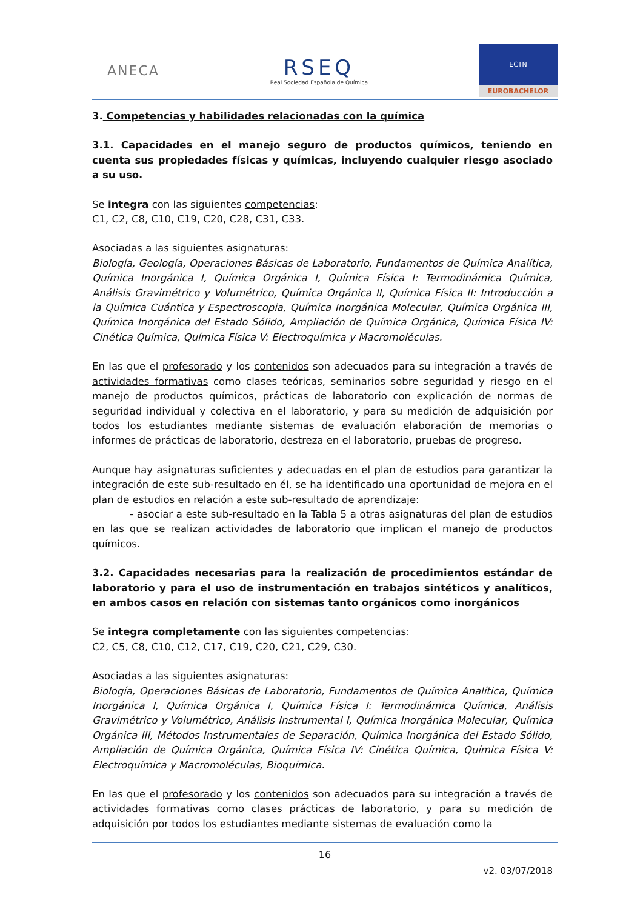ANECA
RSEQ
Real Sociedad Española de Química
ECTN
EUROBACHELOR
3. Competencias y habilidades relacionadas con la química
3.1. Capacidades en el manejo seguro de productos químicos, teniendo en cuenta sus propiedades físicas y químicas, incluyendo cualquier riesgo asociado a su uso.
Se integra con las siguientes competencias:
C1, C2, C8, C10, C19, C20, C28, C31, C33.
Asociadas a las siguientes asignaturas:
Biología, Geología, Operaciones Básicas de Laboratorio, Fundamentos de Química Analítica, Química Inorgánica I, Química Orgánica I, Química Física I: Termodinámica Química, Análisis Gravimétrico y Volumétrico, Química Orgánica II, Química Física II: Introducción a la Química Cuántica y Espectroscopia, Química Inorgánica Molecular, Química Orgánica III, Química Inorgánica del Estado Sólido, Ampliación de Química Orgánica, Química Física IV: Cinética Química, Química Física V: Electroquímica y Macromoléculas.
En las que el profesorado y los contenidos son adecuados para su integración a través de actividades formativas como clases teóricas, seminarios sobre seguridad y riesgo en el manejo de productos químicos, prácticas de laboratorio con explicación de normas de seguridad individual y colectiva en el laboratorio, y para su medición de adquisición por todos los estudiantes mediante sistemas de evaluación elaboración de memorias o informes de prácticas de laboratorio, destreza en el laboratorio, pruebas de progreso.
Aunque hay asignaturas suficientes y adecuadas en el plan de estudios para garantizar la integración de este sub-resultado en él, se ha identificado una oportunidad de mejora en el plan de estudios en relación a este sub-resultado de aprendizaje:
- asociar a este sub-resultado en la Tabla 5 a otras asignaturas del plan de estudios en las que se realizan actividades de laboratorio que implican el manejo de productos químicos.
3.2. Capacidades necesarias para la realización de procedimientos estándar de laboratorio y para el uso de instrumentación en trabajos sintéticos y analíticos, en ambos casos en relación con sistemas tanto orgánicos como inorgánicos
Se integra completamente con las siguientes competencias:
C2, C5, C8, C10, C12, C17, C19, C20, C21, C29, C30.
Asociadas a las siguientes asignaturas:
Biología, Operaciones Básicas de Laboratorio, Fundamentos de Química Analítica, Química Inorgánica I, Química Orgánica I, Química Física I: Termodinámica Química, Análisis Gravimétrico y Volumétrico, Análisis Instrumental I, Química Inorgánica Molecular, Química Orgánica III, Métodos Instrumentales de Separación, Química Inorgánica del Estado Sólido, Ampliación de Química Orgánica, Química Física IV: Cinética Química, Química Física V: Electroquímica y Macromoléculas, Bioquímica.
En las que el profesorado y los contenidos son adecuados para su integración a través de actividades formativas como clases prácticas de laboratorio, y para su medición de adquisición por todos los estudiantes mediante sistemas de evaluación como la
16
v2. 03/07/2018